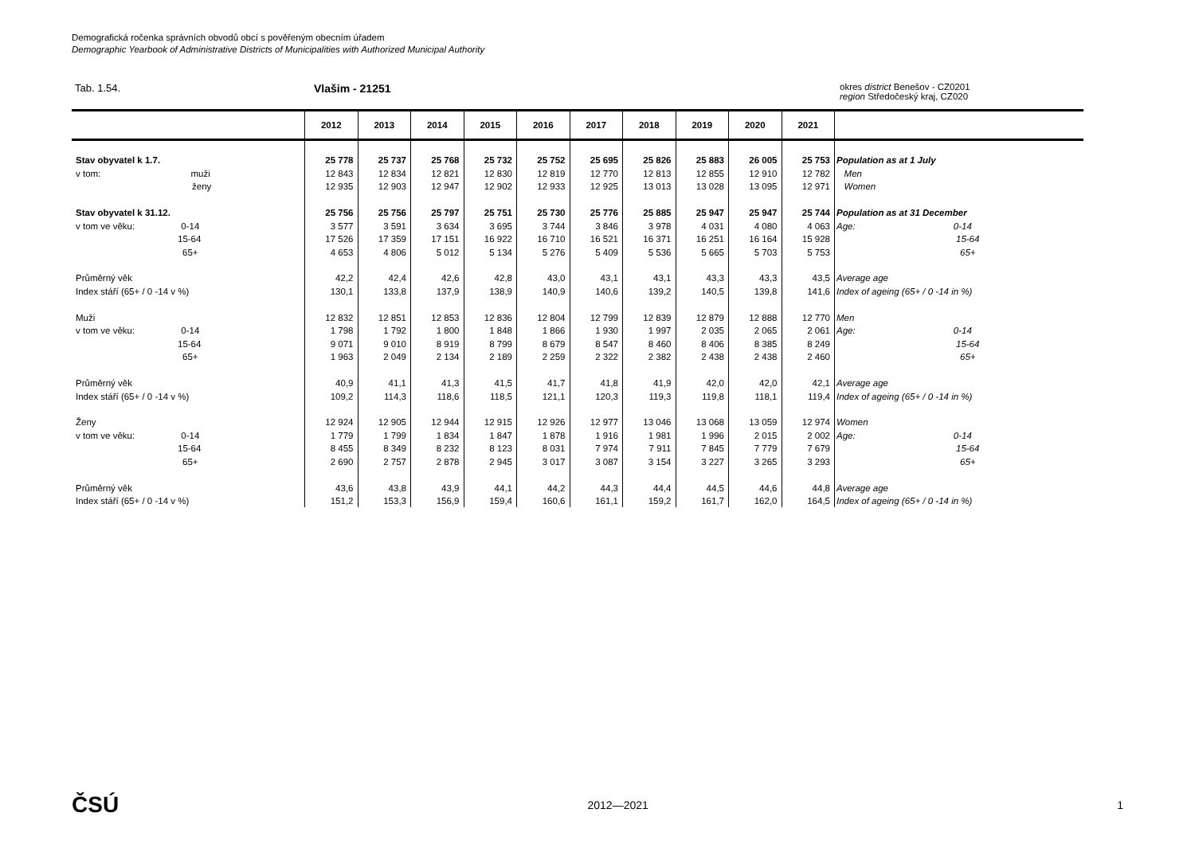Demografická ročenka správních obvodů obcí s pověřeným obecním úřadem
Demographic Yearbook of Administrative Districts of Municipalities with Authorized Municipal Authority
Tab. 1.54. Vlašim - 21251
okres district Benešov - CZ0201
region Středočeský kraj, CZ020
| | 2012 | 2013 | 2014 | 2015 | 2016 | 2017 | 2018 | 2019 | 2020 | 2021 | |
| --- | --- | --- | --- | --- | --- | --- | --- | --- | --- | --- | --- |
| Stav obyvatel k 1.7. | 25 778 | 25 737 | 25 768 | 25 732 | 25 752 | 25 695 | 25 826 | 25 883 | 26 005 | 25 753 | Population as at 1 July |
| v tom: muži | 12 843 | 12 834 | 12 821 | 12 830 | 12 819 | 12 770 | 12 813 | 12 855 | 12 910 | 12 782 | Men |
| ženy | 12 935 | 12 903 | 12 947 | 12 902 | 12 933 | 12 925 | 13 013 | 13 028 | 13 095 | 12 971 | Women |
| Stav obyvatel k 31.12. | 25 756 | 25 756 | 25 797 | 25 751 | 25 730 | 25 776 | 25 885 | 25 947 | 25 947 | 25 744 | Population as at 31 December |
| v tom ve věku: 0-14 | 3 577 | 3 591 | 3 634 | 3 695 | 3 744 | 3 846 | 3 978 | 4 031 | 4 080 | 4 063 | Age: 0-14 |
| 15-64 | 17 526 | 17 359 | 17 151 | 16 922 | 16 710 | 16 521 | 16 371 | 16 251 | 16 164 | 15 928 | 15-64 |
| 65+ | 4 653 | 4 806 | 5 012 | 5 134 | 5 276 | 5 409 | 5 536 | 5 665 | 5 703 | 5 753 | 65+ |
| Průměrný věk | 42,2 | 42,4 | 42,6 | 42,8 | 43,0 | 43,1 | 43,1 | 43,3 | 43,3 | 43,5 | Average age |
| Index stáří (65+ / 0 -14 v %) | 130,1 | 133,8 | 137,9 | 138,9 | 140,9 | 140,6 | 139,2 | 140,5 | 139,8 | 141,6 | Index of ageing (65+ / 0 -14 in %) |
| Muži | 12 832 | 12 851 | 12 853 | 12 836 | 12 804 | 12 799 | 12 839 | 12 879 | 12 888 | 12 770 | Men |
| v tom ve věku: 0-14 | 1 798 | 1 792 | 1 800 | 1 848 | 1 866 | 1 930 | 1 997 | 2 035 | 2 065 | 2 061 | Age: 0-14 |
| 15-64 | 9 071 | 9 010 | 8 919 | 8 799 | 8 679 | 8 547 | 8 460 | 8 406 | 8 385 | 8 249 | 15-64 |
| 65+ | 1 963 | 2 049 | 2 134 | 2 189 | 2 259 | 2 322 | 2 382 | 2 438 | 2 438 | 2 460 | 65+ |
| Průměrný věk | 40,9 | 41,1 | 41,3 | 41,5 | 41,7 | 41,8 | 41,9 | 42,0 | 42,0 | 42,1 | Average age |
| Index stáří (65+ / 0 -14 v %) | 109,2 | 114,3 | 118,6 | 118,5 | 121,1 | 120,3 | 119,3 | 119,8 | 118,1 | 119,4 | Index of ageing (65+ / 0 -14 in %) |
| Ženy | 12 924 | 12 905 | 12 944 | 12 915 | 12 926 | 12 977 | 13 046 | 13 068 | 13 059 | 12 974 | Women |
| v tom ve věku: 0-14 | 1 779 | 1 799 | 1 834 | 1 847 | 1 878 | 1 916 | 1 981 | 1 996 | 2 015 | 2 002 | Age: 0-14 |
| 15-64 | 8 455 | 8 349 | 8 232 | 8 123 | 8 031 | 7 974 | 7 911 | 7 845 | 7 779 | 7 679 | 15-64 |
| 65+ | 2 690 | 2 757 | 2 878 | 2 945 | 3 017 | 3 087 | 3 154 | 3 227 | 3 265 | 3 293 | 65+ |
| Průměrný věk | 43,6 | 43,8 | 43,9 | 44,1 | 44,2 | 44,3 | 44,4 | 44,5 | 44,6 | 44,8 | Average age |
| Index stáří (65+ / 0 -14 v %) | 151,2 | 153,3 | 156,9 | 159,4 | 160,6 | 161,1 | 159,2 | 161,7 | 162,0 | 164,5 | Index of ageing (65+ / 0 -14 in %) |
ČSÚ
2012—2021 1